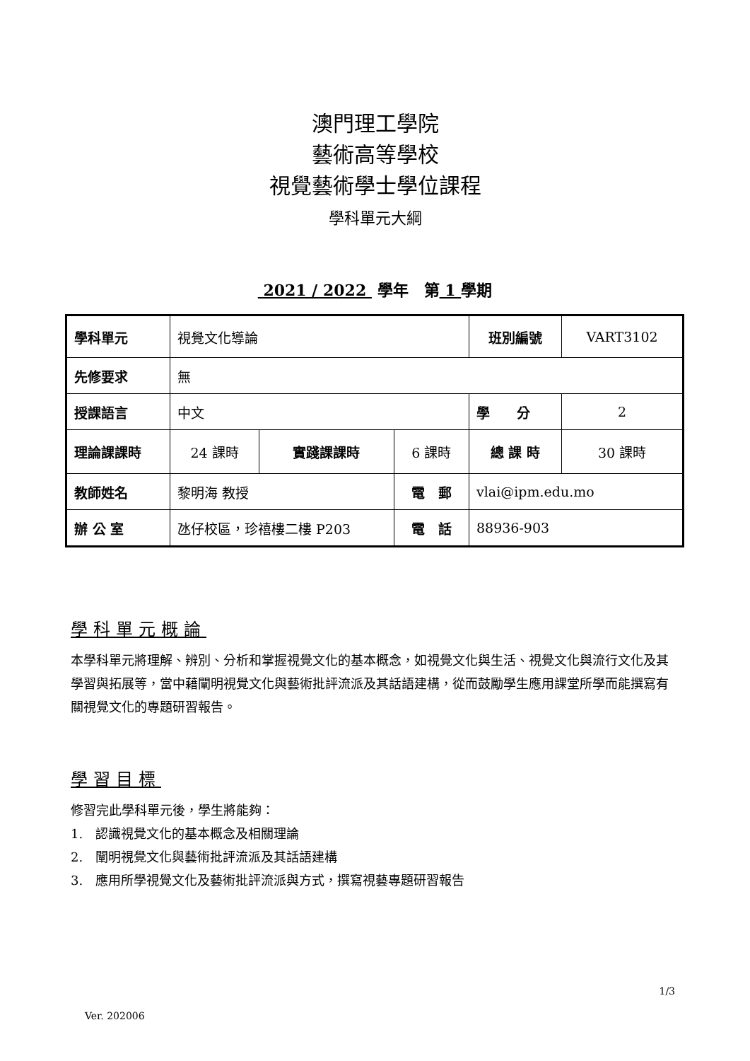澳門理工學院
藝術高等學校
視覺藝術學士學位課程
學科單元大綱
2021 / 2022 學年　第 1 學期
| 學科單元 | 視覺文化導論 | | | 班別編號 | VART3102 |
| 先修要求 | 無 | | | | |
| 授課語言 | 中文 | | | 學 分 | 2 |
| 理論課課時 | 24 課時 | 實踐課課時 | 6 課時 | 總 課 時 | 30 課時 |
| 教師姓名 | 黎明海 教授 | | 電 郵 | vlai@ipm.edu.mo | |
| 辦 公 室 | 氹仔校區，珍禧樓二樓 P203 | | 電 話 | 88936-903 | |
學科單元概論
本學科單元將理解、辨別、分析和掌握視覺文化的基本概念，如視覺文化與生活、視覺文化與流行文化及其學習與拓展等，當中藉闡明視覺文化與藝術批評流派及其話語建構，從而鼓勵學生應用課堂所學而能撰寫有關視覺文化的專題研習報告。
學習目標
修習完此學科單元後，學生將能夠：
1.　認識視覺文化的基本概念及相關理論
2.　闡明視覺文化與藝術批評流派及其話語建構
3.　應用所學視覺文化及藝術批評流派與方式，撰寫視藝專題研習報告
1/3
Ver. 202006